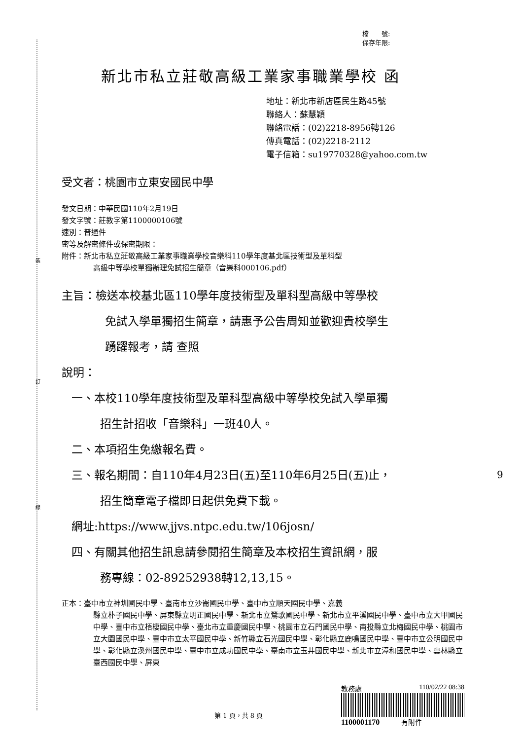裝
訂
線
檔　　號:
保存年限:
新北市私立莊敬高級工業家事職業學校 函
地址：新北市新店區民生路45號
聯絡人：蘇慧穎
聯絡電話：(02)2218-8956轉126
傳真電話：(02)2218-2112
電子信箱：su19770328@yahoo.com.tw
受文者：桃園市立東安國民中學
發文日期：中華民國110年2月19日
發文字號：莊教字第1100000106號
速別：普通件
密等及解密條件或保密期限：
附件：新北市私立莊敬高級工業家事職業學校音樂科110學年度基北區技術型及單科型
高級中等學校單獨辦理免試招生簡章（音樂科000106.pdf）
主旨：檢送本校基北區110學年度技術型及單科型高級中等學校
免試入學單獨招生簡章，請惠予公告周知並歡迎貴校學生
踴躍報考，請 查照
說明：
一、本校110學年度技術型及單科型高級中等學校免試入學單獨
招生計招收「音樂科」一班40人。
二、本項招生免繳報名費。
三、報名期間：自110年4月23日(五)至110年6月25日(五)止，
招生簡章電子檔即日起供免費下載。
網址:https://www.jjvs.ntpc.edu.tw/106josn/
四、有關其他招生訊息請參閱招生簡章及本校招生資訊網，服
務專線：02-89252938轉12,13,15。
正本：臺中市立神圳國民中學、臺南市立沙崙國民中學、臺中市立順天國民中學、嘉義
縣立朴子國民中學、屏東縣立明正國民中學、新北市立鶯歌國民中學、新北市立平溪國民中學、臺中市立大甲國民中學、臺中市立梧棲國民中學、臺北市立重慶國民中學、桃園市立石門國民中學、南投縣立北梅國民中學、桃園市立大園國民中學、臺中市立太平國民中學、新竹縣立石光國民中學、彰化縣立鹿鳴國民中學、臺中市立公明國民中學、彰化縣立溪州國民中學、臺中市立成功國民中學、臺南市立玉井國民中學、新北市立漳和國民中學、雲林縣立臺西國民中學、屏東
教務處 110/02/22 08:38
1100001170 有附件
第 1 頁，共 8 頁
9